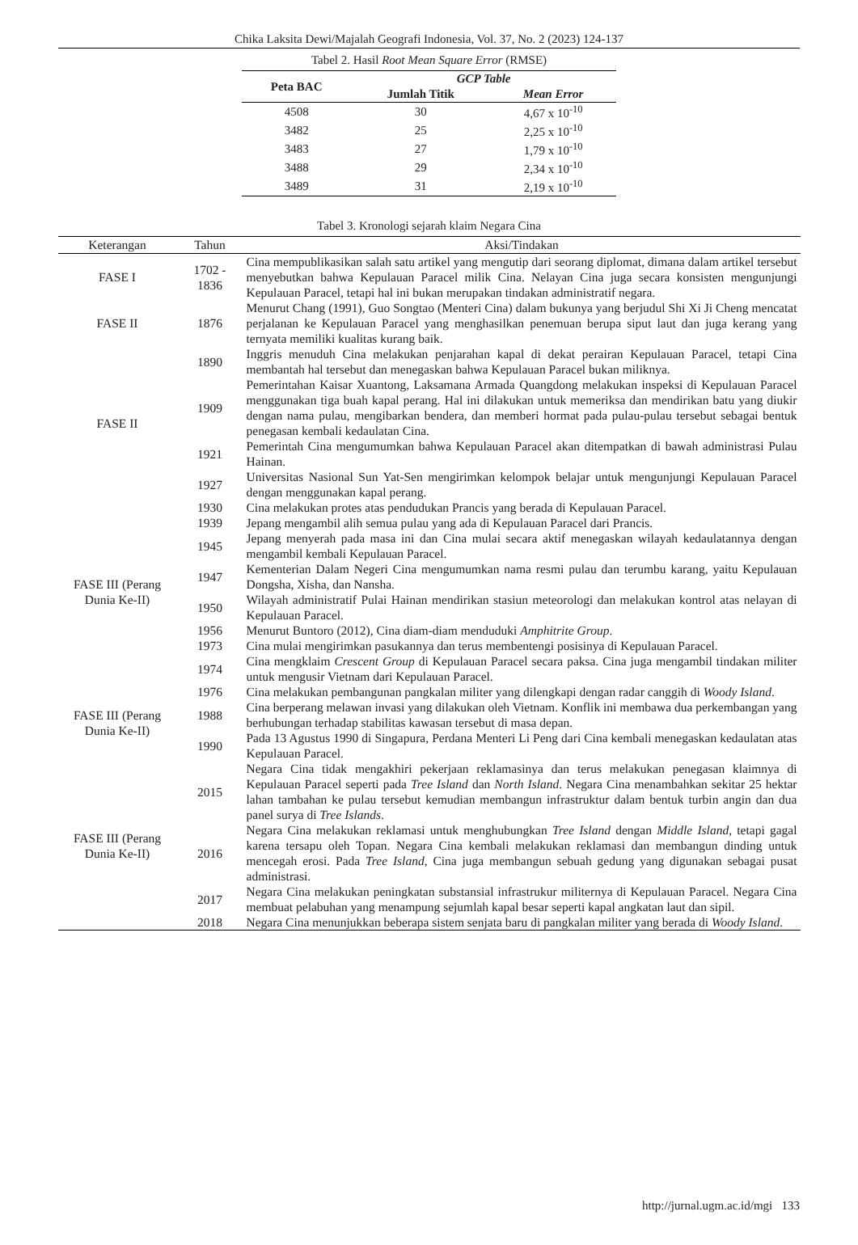Chika Laksita Dewi/Majalah Geografi Indonesia, Vol. 37, No. 2 (2023) 124-137
Tabel 2. Hasil Root Mean Square Error (RMSE)
| Peta BAC | GCP Table | |
| --- | --- | --- |
| | Jumlah Titik | Mean Error |
| 4508 | 30 | 4,67 x 10<sup>-10</sup> |
| 3482 | 25 | 2,25 x 10<sup>-10</sup> |
| 3483 | 27 | 1,79 x 10<sup>-10</sup> |
| 3488 | 29 | 2,34 x 10<sup>-10</sup> |
| 3489 | 31 | 2,19 x 10<sup>-10</sup> |
Tabel 3. Kronologi sejarah klaim Negara Cina
| Keterangan | Tahun | Aksi/Tindakan |
| --- | --- | --- |
| FASE I | 1702 - 1836 | Cina mempublikasikan salah satu artikel yang mengutip dari seorang diplomat, dimana dalam artikel tersebut menyebutkan bahwa Kepulauan Paracel milik Cina. Nelayan Cina juga secara konsisten mengunjungi Kepulauan Paracel, tetapi hal ini bukan merupakan tindakan administratif negara. |
| FASE II | 1876 | Menurut Chang (1991), Guo Songtao (Menteri Cina) dalam bukunya yang berjudul Shi Xi Ji Cheng mencatat perjalanan ke Kepulauan Paracel yang menghasilkan penemuan berupa siput laut dan juga kerang yang ternyata memiliki kualitas kurang baik. |
| FASE II | 1890 | Inggris menuduh Cina melakukan penjarahan kapal di dekat perairan Kepulauan Paracel, tetapi Cina membantah hal tersebut dan menegaskan bahwa Kepulauan Paracel bukan miliknya. |
| | 1909 | Pemerintahan Kaisar Xuantong, Laksamana Armada Quangdong melakukan inspeksi di Kepulauan Paracel menggunakan tiga buah kapal perang. Hal ini dilakukan untuk memeriksa dan mendirikan batu yang diukir dengan nama pulau, mengibarkan bendera, dan memberi hormat pada pulau-pulau tersebut sebagai bentuk penegasan kembali kedaulatan Cina. |
| | 1921 | Pemerintah Cina mengumumkan bahwa Kepulauan Paracel akan ditempatkan di bawah administrasi Pulau Hainan. |
| | 1927 | Universitas Nasional Sun Yat-Sen mengirimkan kelompok belajar untuk mengunjungi Kepulauan Paracel dengan menggunakan kapal perang. |
| FASE III (Perang Dunia Ke-II) | 1930 | Cina melakukan protes atas pendudukan Prancis yang berada di Kepulauan Paracel. |
| | 1939 | Jepang mengambil alih semua pulau yang ada di Kepulauan Paracel dari Prancis. |
| | 1945 | Jepang menyerah pada masa ini dan Cina mulai secara aktif menegaskan wilayah kedaulatannya dengan mengambil kembali Kepulauan Paracel. |
| | 1947 | Kementerian Dalam Negeri Cina mengumumkan nama resmi pulau dan terumbu karang, yaitu Kepulauan Dongsha, Xisha, dan Nansha. |
| | 1950 | Wilayah administratif Pulai Hainan mendirikan stasiun meteorologi dan melakukan kontrol atas nelayan di Kepulauan Paracel. |
| | 1956 | Menurut Buntoro (2012), Cina diam-diam menduduki Amphitrite Group . |
| | 1973 | Cina mulai mengirimkan pasukannya dan terus membentengi posisinya di Kepulauan Paracel. |
| | 1974 | Cina mengklaim Crescent Group di Kepulauan Paracel secara paksa. Cina juga mengambil tindakan militer untuk mengusir Vietnam dari Kepulauan Paracel. |
| FASE III (Perang Dunia Ke-II) | 1976 | Cina melakukan pembangunan pangkalan militer yang dilengkapi dengan radar canggih di Woody Island . |
| | 1988 | Cina berperang melawan invasi yang dilakukan oleh Vietnam. Konflik ini membawa dua perkembangan yang berhubungan terhadap stabilitas kawasan tersebut di masa depan. |
| | 1990 | Pada 13 Agustus 1990 di Singapura, Perdana Menteri Li Peng dari Cina kembali menegaskan kedaulatan atas Kepulauan Paracel. |
| FASE III (Perang Dunia Ke-II) | 2015 | Negara Cina tidak mengakhiri pekerjaan reklamasinya dan terus melakukan penegasan klaimnya di Kepulauan Paracel seperti pada Tree Island dan North Island . Negara Cina menambahkan sekitar 25 hektar lahan tambahan ke pulau tersebut kemudian membangun infrastruktur dalam bentuk turbin angin dan dua panel surya di Tree Islands . |
| | 2016 | Negara Cina melakukan reklamasi untuk menghubungkan Tree Island dengan Middle Island, tetapi gagal karena tersapu oleh Topan. Negara Cina kembali melakukan reklamasi dan membangun dinding untuk mencegah erosi. Pada Tree Island , Cina juga membangun sebuah gedung yang digunakan sebagai pusat administrasi. |
| | 2017 | Negara Cina melakukan peningkatan substansial infrastrukur militernya di Kepulauan Paracel. Negara Cina membuat pelabuhan yang menampung sejumlah kapal besar seperti kapal angkatan laut dan sipil. |
| | 2018 | Negara Cina menunjukkan beberapa sistem senjata baru di pangkalan militer yang berada di Woody Island . |
http://jurnal.ugm.ac.id/mgi 133